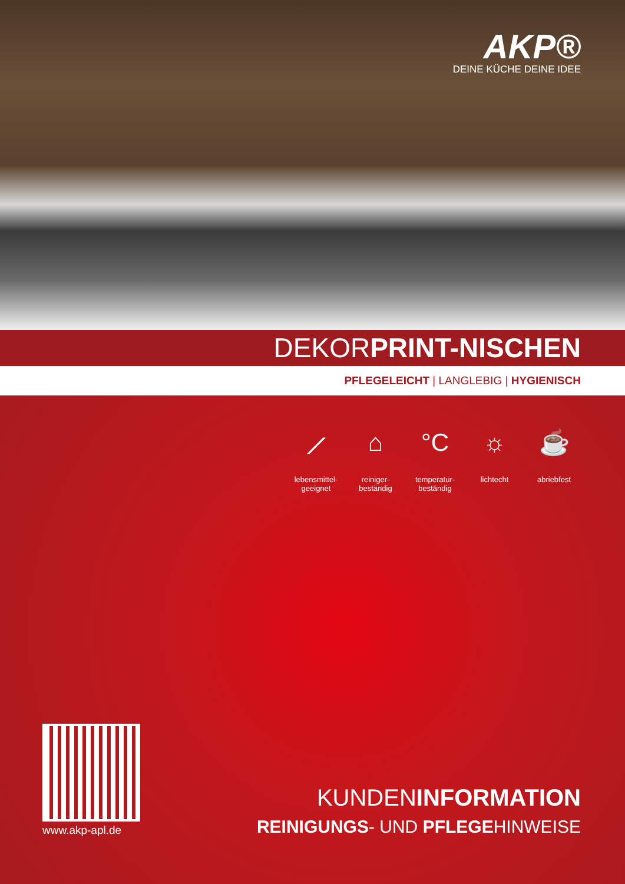AKP®
DEINE KÜCHE DEINE IDEE
DEKORPRINT-NISCHEN
PFLEGELEICHT | LANGLEBIG | HYGIENISCH
⟋
lebensmittel-
geeignet
⌂
reiniger-
beständig
°C
temperatur-
beständig
☼
lichtecht
☕
abriebfest
www.akp-apl.de
KUNDENINFORMATION
REINIGUNGS- UND PFLEGEHINWEISE